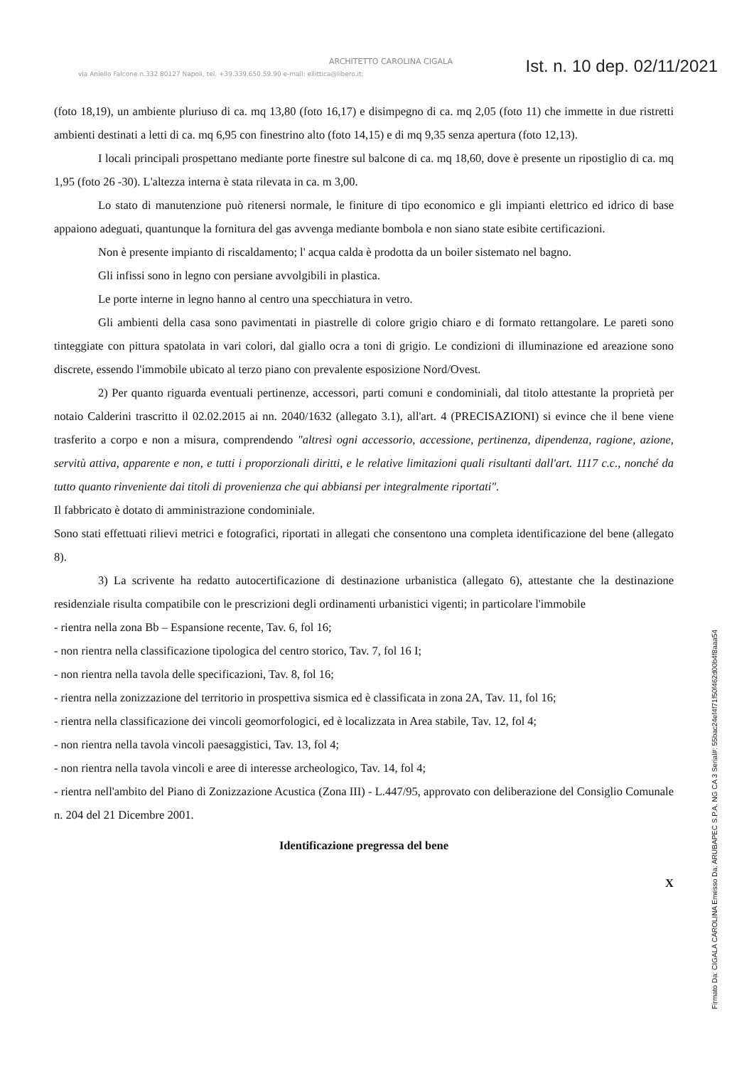ARCHITETTO CAROLINA CIGALA
via Aniello Falcone n.332 80127 Napoli, tel. +39.339.650.59.90 e-mail: ellittica@libero.it;
Ist. n. 10 dep. 02/11/2021
(foto 18,19), un ambiente pluriuso di ca. mq 13,80 (foto 16,17) e disimpegno di ca. mq 2,05 (foto 11) che immette in due ristretti ambienti destinati a letti di ca. mq 6,95 con finestrino alto (foto 14,15) e di mq 9,35 senza apertura (foto 12,13).
I locali principali prospettano mediante porte finestre sul balcone di ca. mq 18,60, dove è presente un ripostiglio di ca. mq 1,95 (foto 26 -30). L'altezza interna è stata rilevata in ca. m 3,00.
Lo stato di manutenzione può ritenersi normale, le finiture di tipo economico e gli impianti elettrico ed idrico di base appaiono adeguati, quantunque la fornitura del gas avvenga mediante bombola e non siano state esibite certificazioni.
Non è presente impianto di riscaldamento; l' acqua calda è prodotta da un boiler sistemato nel bagno.
Gli infissi sono in legno con persiane avvolgibili in plastica.
Le porte interne in legno hanno al centro una specchiatura in vetro.
Gli ambienti della casa sono pavimentati in piastrelle di colore grigio chiaro e di formato rettangolare. Le pareti sono tinteggiate con pittura spatolata in vari colori, dal giallo ocra a toni di grigio. Le condizioni di illuminazione ed areazione sono discrete, essendo l'immobile ubicato al terzo piano con prevalente esposizione Nord/Ovest.
2) Per quanto riguarda eventuali pertinenze, accessori, parti comuni e condominiali, dal titolo attestante la proprietà per notaio Calderini trascritto il 02.02.2015 ai nn. 2040/1632 (allegato 3.1), all'art. 4 (PRECISAZIONI) si evince che il bene viene trasferito a corpo e non a misura, comprendendo "altresì ogni accessorio, accessione, pertinenza, dipendenza, ragione, azione, servitù attiva, apparente e non, e tutti i proporzionali diritti, e le relative limitazioni quali risultanti dall'art. 1117 c.c., nonché da tutto quanto rinveniente dai titoli di provenienza che qui abbiansi per integralmente riportati".
Il fabbricato è dotato di amministrazione condominiale.
Sono stati effettuati rilievi metrici e fotografici, riportati in allegati che consentono una completa identificazione del bene (allegato 8).
3) La scrivente ha redatto autocertificazione di destinazione urbanistica (allegato 6), attestante che la destinazione residenziale risulta compatibile con le prescrizioni degli ordinamenti urbanistici vigenti; in particolare l'immobile
- rientra nella zona Bb – Espansione recente, Tav. 6, fol 16;
- non rientra nella classificazione tipologica del centro storico, Tav. 7, fol 16 I;
- non rientra nella tavola delle specificazioni, Tav. 8, fol 16;
- rientra nella zonizzazione del territorio in prospettiva sismica ed è classificata in zona 2A, Tav. 11, fol 16;
- rientra nella classificazione dei vincoli geomorfologici, ed è localizzata in Area stabile, Tav. 12, fol 4;
- non rientra nella tavola vincoli paesaggistici, Tav. 13, fol 4;
- non rientra nella tavola vincoli e aree di interesse archeologico, Tav. 14, fol 4;
- rientra nell'ambito del Piano di Zonizzazione Acustica (Zona III) - L.447/95, approvato con deliberazione del Consiglio Comunale n. 204 del 21 Dicembre 2001.
Identificazione pregressa del bene
X
Firmato Da: CIGALA CAROLINA Emesso Da: ARUBAPEC S.P.A. NG CA 3 Serial#: 55bac24ef4f71f50f462d00b4f8aaa54